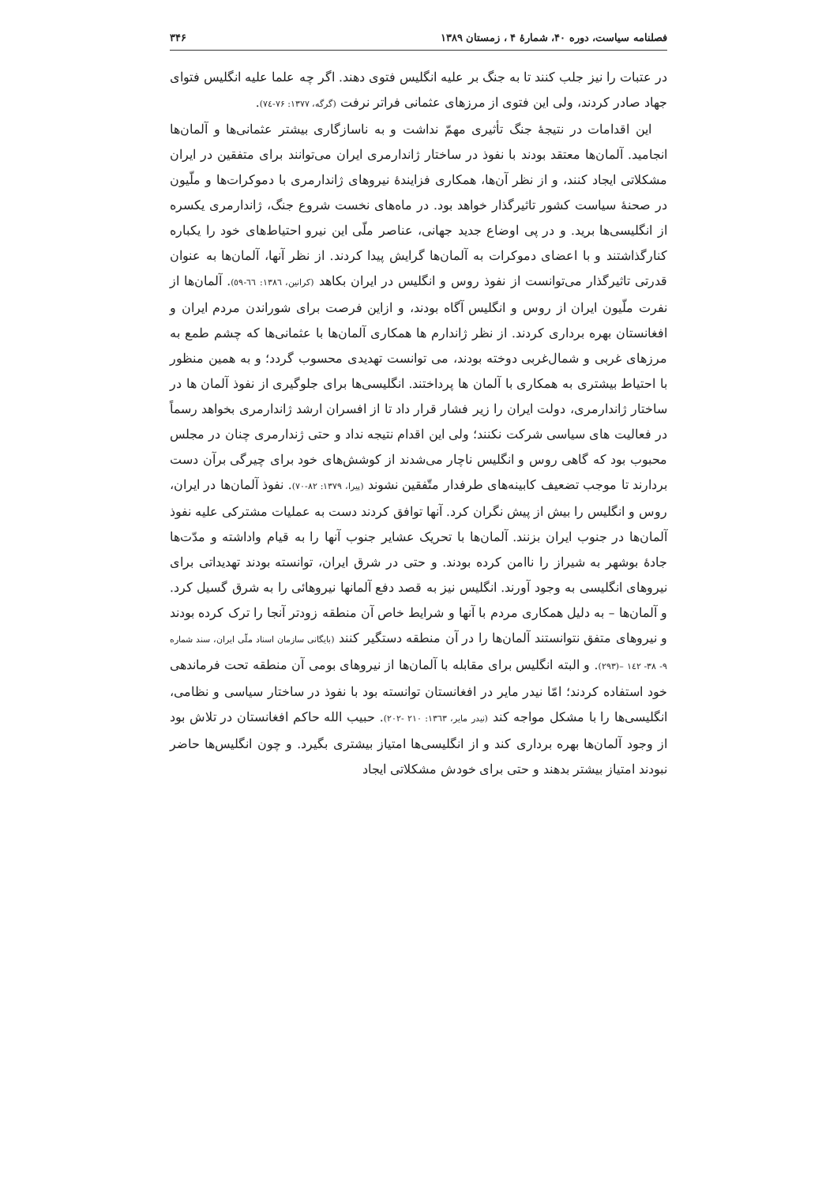فصلنامه سیاست، دوره ۴۰، شمارهٔ ۴ ، زمستان ۱۳۸۹ ۳۴۶
در عتبات را نیز جلب کنند تا به جنگ بر علیه انگلیس فتوی دهند. اگر چه علما علیه انگلیس فتوای جهاد صادر کردند، ولی این فتوی از مرزهای عثمانی فراتر نرفت (گرگه، ۱۳۷۷: ۷۶-۷٤).
این اقدامات در نتیجهٔ جنگ تأثیری مهمّ نداشت و به ناسازگاری بیشتر عثمانی‌ها و آلمان‌ها انجامید. آلمان‌ها معتقد بودند با نفوذ در ساختار ژاندارمری ایران می‌توانند برای متفقین در ایران مشکلاتی ایجاد کنند، و از نظر آن‌ها، همکاری فزایندهٔ نیروهای ژاندارمری با دموکرات‌ها و ملّیون در صحنهٔ سیاست کشور تاثیرگذار خواهد بود. در ماه‌های نخست شروع جنگ، ژاندارمری یکسره از انگلیسی‌ها برید. و در پی اوضاع جدید جهانی، عناصر ملّی این نیرو احتیاط‌های خود را یکباره کنارگذاشتند و با اعضای دموکرات به آلمان‌ها گرایش پیدا کردند. از نظر آنها، آلمان‌ها به عنوان قدرتی تاثیرگذار می‌توانست از نفوذ روس و انگلیس در ایران بکاهد (کرانین، ۱۳۸٦: ٦٦-٥٩). آلمان‌ها از نفرت ملّیون ایران از روس و انگلیس آگاه بودند، و ازاین فرصت برای شوراندن مردم ایران و افغانستان بهره برداری کردند. از نظر ژاندارم ها همکاری آلمان‌ها با عثمانی‌ها که چشم طمع به مرزهای غربی و شمال‌غربی دوخته بودند، می توانست تهدیدی محسوب گردد؛ و به همین منظور با احتیاط بیشتری به همکاری با آلمان ها پرداختند. انگلیسی‌ها برای جلوگیری از نفوذ آلمان ها در ساختار ژاندارمری، دولت ایران را زیر فشار قرار داد تا از افسران ارشد ژاندارمری بخواهد رسماً در فعالیت های سیاسی شرکت نکنند؛ ولی این اقدام نتیجه نداد و حتی ژندارمری چنان در مجلس محبوب بود که گاهی روس و انگلیس ناچار می‌شدند از کوشش‌های خود برای چیرگی برآن دست بردارند تا موجب تضعیف کابینه‌های طرفدار متّفقین نشوند (پیرا، ۱۳۷۹: ۸۲-۷۰). نفوذ آلمان‌ها در ایران، روس و انگلیس را بیش از پیش نگران کرد. آنها توافق کردند دست به عملیات مشترکی علیه نفوذ آلمان‌ها در جنوب ایران بزنند. آلمان‌ها با تحریک عشایر جنوب آنها را به قیام واداشته و مدّت‌ها جادهٔ بوشهر به شیراز را ناامن کرده بودند. و حتی در شرق ایران، توانسته بودند تهدیداتی برای نیروهای انگلیسی به وجود آورند. انگلیس نیز به قصد دفع آلمانها نیروهائی را به شرق گسیل کرد. و آلمان‌ها – به دلیل همکاری مردم با آنها و شرایط خاص آن منطقه زودتر آنجا را ترک کرده بودند و نیروهای متفق نتوانستند آلمان‌ها را در آن منطقه دستگیر کنند (بایگانی سازمان اسناد ملّی ایران، سند شماره ۹- ۳۸- ۱٤۲ –(۲۹۳). و البته انگلیس برای مقابله با آلمان‌ها از نیروهای بومی آن منطقه تحت فرماندهی خود استفاده کردند؛ امّا نیدر مایر در افغانستان توانسته بود با نفوذ در ساختار سیاسی و نظامی، انگلیسی‌ها را با مشکل مواجه کند (نیدر مایر، ۱۳٦۳: ۲۱۰ -۲۰۲). حبیب الله حاکم افغانستان در تلاش بود از وجود آلمان‌ها بهره برداری کند و از انگلیسی‌ها امتیاز بیشتری بگیرد. و چون انگلیس‌ها حاضر نبودند امتیاز بیشتر بدهند و حتی برای خودش مشکلاتی ایجاد